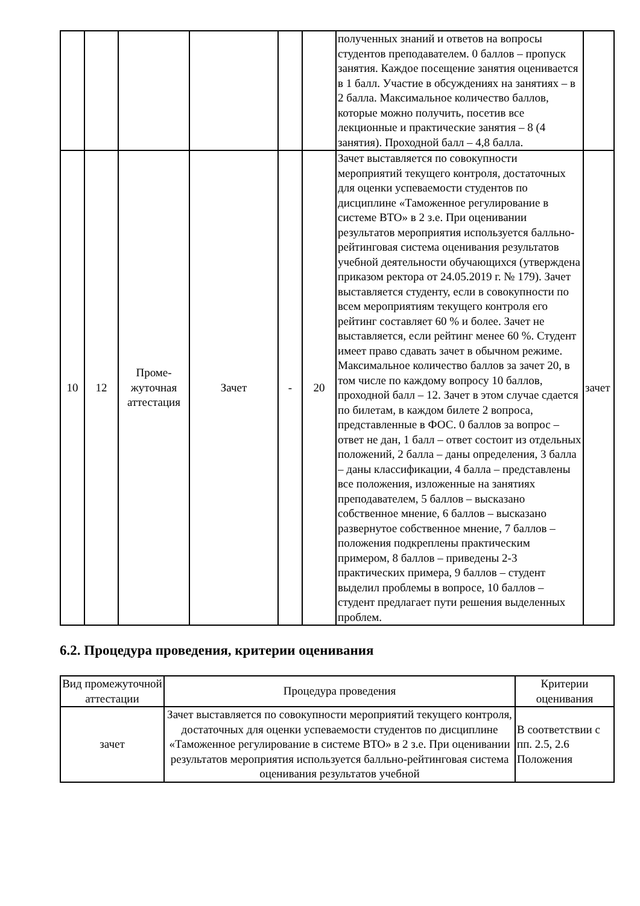| | | | | | | полученных знаний и ответов на вопросы студентов преподавателем. 0 баллов – пропуск занятия. Каждое посещение занятия оценивается в 1 балл. Участие в обсуждениях на занятиях – в 2 балла. Максимальное количество баллов, которые можно получить, посетив все лекционные и практические занятия – 8 (4 занятия). Проходной балл – 4,8 балла. | |
| 10 | 12 | Проме- жуточная аттестация | Зачет | - | 20 | Зачет выставляется по совокупности мероприятий текущего контроля, достаточных для оценки успеваемости студентов по дисциплине «Таможенное регулирование в системе ВТО» в 2 з.е. При оценивании результатов мероприятия используется балльно-рейтинговая система оценивания результатов учебной деятельности обучающихся (утверждена приказом ректора от 24.05.2019 г. № 179). Зачет выставляется студенту, если в совокупности по всем мероприятиям текущего контроля его рейтинг составляет 60 % и более. Зачет не выставляется, если рейтинг менее 60 %. Студент имеет право сдавать зачет в обычном режиме. Максимальное количество баллов за зачет 20, в том числе по каждому вопросу 10 баллов, проходной балл – 12. Зачет в этом случае сдается по билетам, в каждом билете 2 вопроса, представленные в ФОС. 0 баллов за вопрос – ответ не дан, 1 балл – ответ состоит из отдельных положений, 2 балла – даны определения, 3 балла – даны классификации, 4 балла – представлены все положения, изложенные на занятиях преподавателем, 5 баллов – высказано собственное мнение, 6 баллов – высказано развернутое собственное мнение, 7 баллов – положения подкреплены практическим примером, 8 баллов – приведены 2-3 практических примера, 9 баллов – студент выделил проблемы в вопросе, 10 баллов – студент предлагает пути решения выделенных проблем. | зачет |
6.2. Процедура проведения, критерии оценивания
| Вид промежуточной аттестации | Процедура проведения | Критерии оценивания |
| --- | --- | --- |
| зачет | Зачет выставляется по совокупности мероприятий текущего контроля, достаточных для оценки успеваемости студентов по дисциплине «Таможенное регулирование в системе ВТО» в 2 з.е. При оценивании результатов мероприятия используется балльно-рейтинговая система оценивания результатов учебной | В соответствии с пп. 2.5, 2.6 Положения |